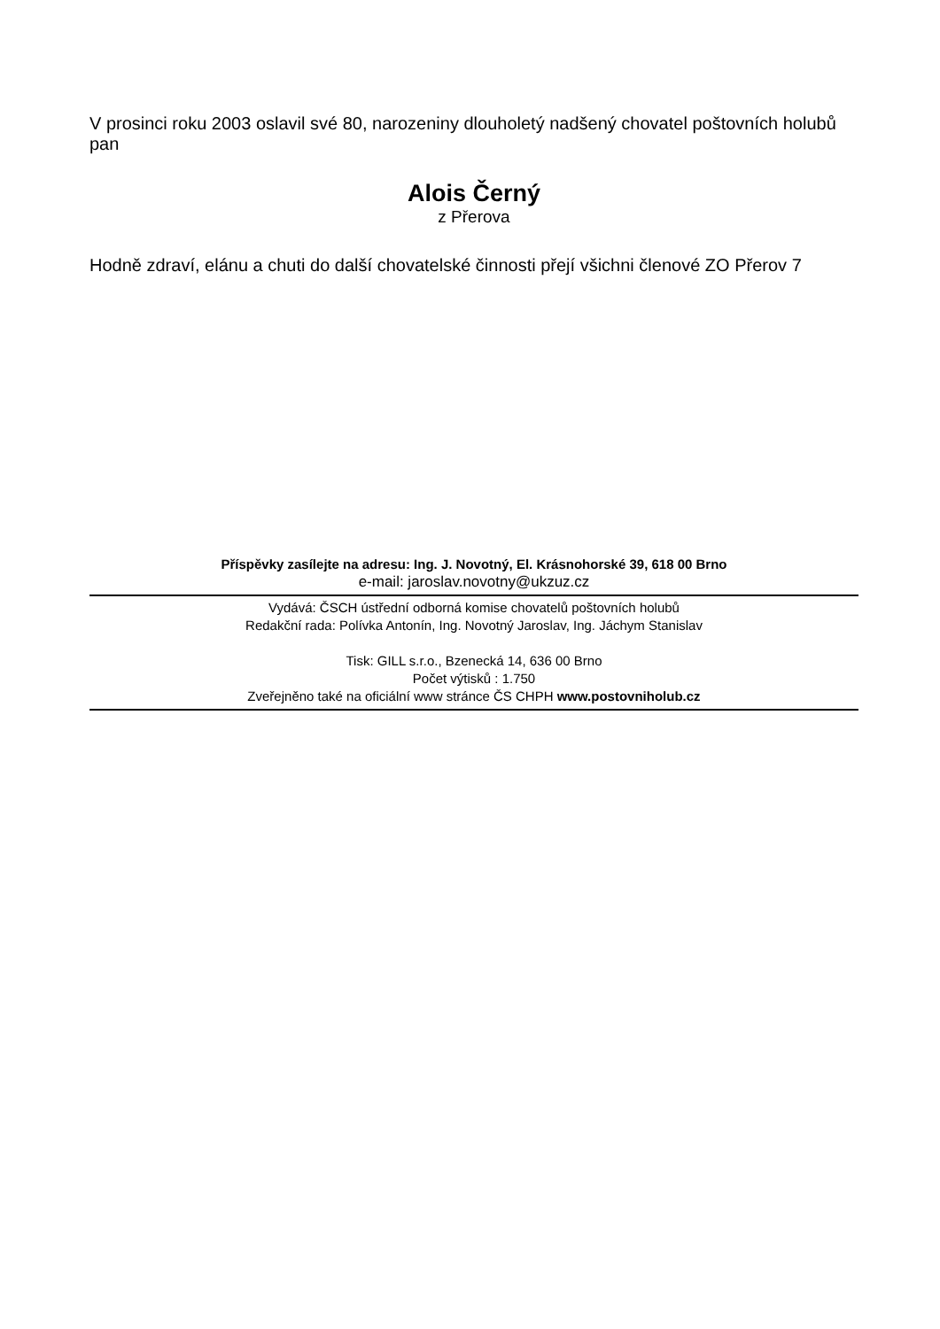V prosinci roku 2003 oslavil své 80, narozeniny dlouholetý nadšený chovatel poštovních holubů pan
Alois Černý
z Přerova
Hodně zdraví, elánu a chuti do další chovatelské činnosti přejí všichni členové ZO Přerov 7
Příspěvky zasílejte na adresu: Ing. J. Novotný, El. Krásnohorské 39, 618 00 Brno
e-mail: jaroslav.novotny@ukzuz.cz
Vydává: ČSCH ústřední odborná komise chovatelů poštovních holubů
Redakční rada: Polívka Antonín, Ing. Novotný Jaroslav, Ing. Jáchym Stanislav
Tisk: GILL s.r.o., Bzenecká 14, 636 00 Brno
Počet výtisků : 1.750
Zveřejněno také na oficiální www stránce ČS CHPH www.postovniholub.cz